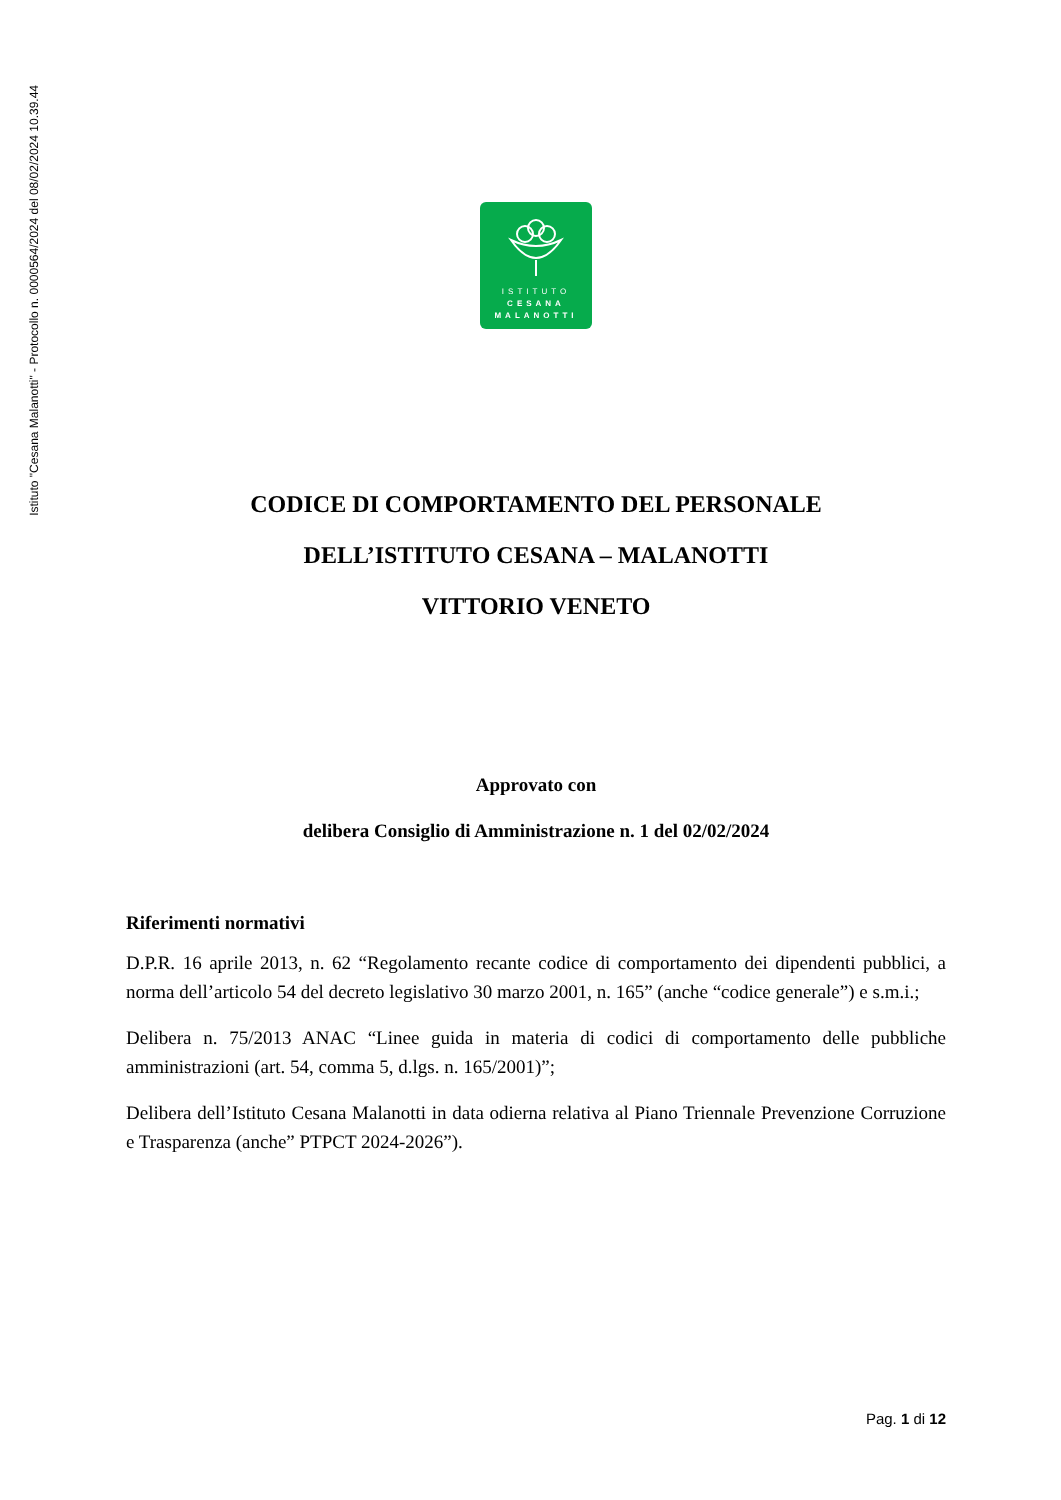Istituto "Cesana Malanotti" - Protocollo n. 0000564/2024 del 08/02/2024 10.39.44
ISTITUTO
CESANA
MALANOTTI
CODICE DI COMPORTAMENTO DEL PERSONALE
DELL’ISTITUTO CESANA – MALANOTTI
VITTORIO VENETO
Approvato con
delibera Consiglio di Amministrazione n. 1 del 02/02/2024
Riferimenti normativi
D.P.R. 16 aprile 2013, n. 62 “Regolamento recante codice di comportamento dei dipendenti pubblici, a norma dell’articolo 54 del decreto legislativo 30 marzo 2001, n. 165” (anche “codice generale”) e s.m.i.;
Delibera n. 75/2013 ANAC “Linee guida in materia di codici di comportamento delle pubbliche amministrazioni (art. 54, comma 5, d.lgs. n. 165/2001)”;
Delibera dell’Istituto Cesana Malanotti in data odierna relativa al Piano Triennale Prevenzione Corruzione e Trasparenza (anche” PTPCT 2024-2026”).
Pag. 1 di 12